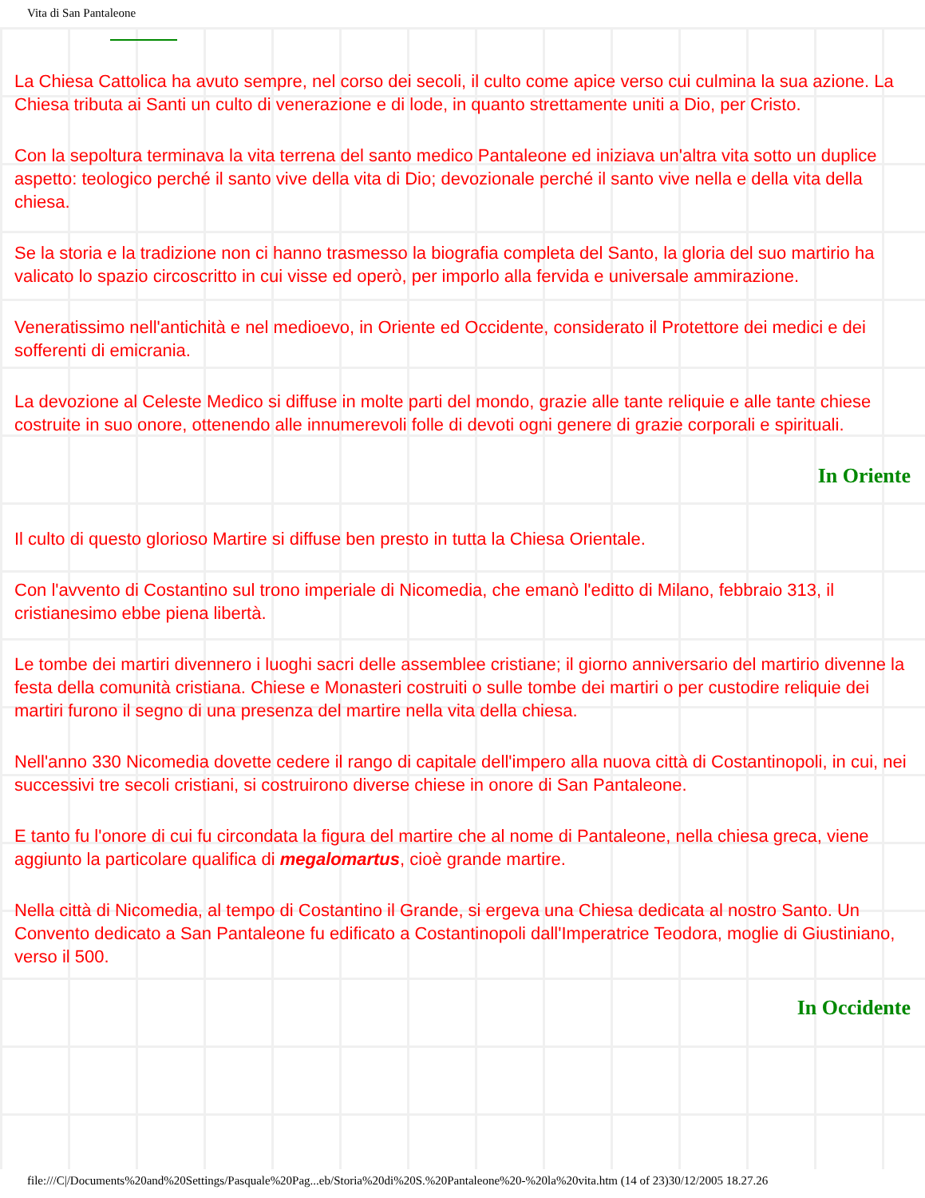Vita di San Pantaleone
La Chiesa Cattolica ha avuto sempre, nel corso dei secoli, il culto come apice verso cui culmina la sua azione. La Chiesa tributa ai Santi un culto di venerazione e di lode, in quanto strettamente uniti a Dio, per Cristo.
Con la sepoltura terminava la vita terrena del santo medico Pantaleone ed iniziava un'altra vita sotto un duplice aspetto: teologico perché il santo vive della vita di Dio; devozionale perché il santo vive nella e della vita della chiesa.
Se la storia e la tradizione non ci hanno trasmesso la biografia completa del Santo, la gloria del suo martirio ha valicato lo spazio circoscritto in cui visse ed operò, per imporlo alla fervida e universale ammirazione.
Veneratissimo nell'antichità e nel medioevo, in Oriente ed Occidente, considerato il Protettore dei medici e dei sofferenti di emicrania.
La devozione al Celeste Medico si diffuse in molte parti del mondo, grazie alle tante reliquie e alle tante chiese costruite in suo onore, ottenendo alle innumerevoli folle di devoti ogni genere di grazie corporali e spirituali.
In Oriente
Il culto di questo glorioso Martire si diffuse ben presto in tutta la Chiesa Orientale.
Con l'avvento di Costantino sul trono imperiale di Nicomedia, che emanò l'editto di Milano, febbraio 313, il cristianesimo ebbe piena libertà.
Le tombe dei martiri divennero i luoghi sacri delle assemblee cristiane; il giorno anniversario del martirio divenne la festa della comunità cristiana. Chiese e Monasteri costruiti o sulle tombe dei martiri o per custodire reliquie dei martiri furono il segno di una presenza del martire nella vita della chiesa.
Nell'anno 330 Nicomedia dovette cedere il rango di capitale dell'impero alla nuova città di Costantinopoli, in cui, nei successivi tre secoli cristiani, si costruirono diverse chiese in onore di San Pantaleone.
E tanto fu l'onore di cui fu circondata la figura del martire che al nome di Pantaleone, nella chiesa greca, viene aggiunto la particolare qualifica di megalomartus, cioè grande martire.
Nella città di Nicomedia, al tempo di Costantino il Grande, si ergeva una Chiesa dedicata al nostro Santo. Un Convento dedicato a San Pantaleone fu edificato a Costantinopoli dall'Imperatrice Teodora, moglie di Giustiniano, verso il 500.
In Occidente
file:///C|/Documents%20and%20Settings/Pasquale%20Pag...eb/Storia%20di%20S.%20Pantaleone%20-%20la%20vita.htm (14 of 23)30/12/2005 18.27.26